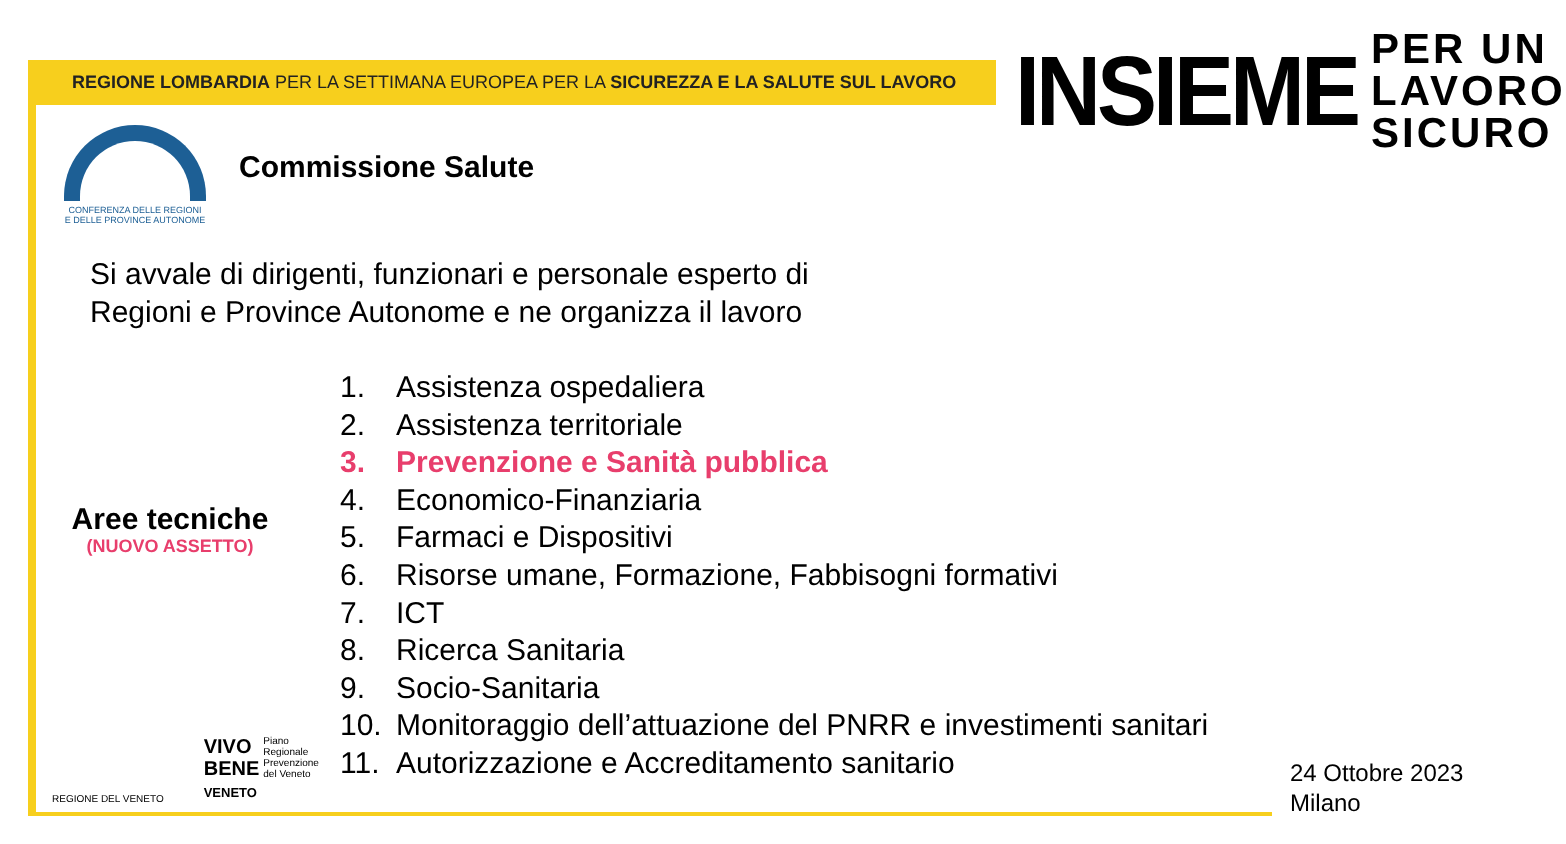REGIONE LOMBARDIA PER LA SETTIMANA EUROPEA PER LA SICUREZZA E LA SALUTE SUL LAVORO
INSIEME
PER UN
LAVORO
SICURO
CONFERENZA DELLE REGIONI
E DELLE PROVINCE AUTONOME
Commissione Salute
Si avvale di dirigenti, funzionari e personale esperto di
Regioni e Province Autonome e ne organizza il lavoro
Aree tecniche
(NUOVO ASSETTO)
1. Assistenza ospedaliera
2. Assistenza territoriale
3. Prevenzione e Sanità pubblica
4. Economico-Finanziaria
5. Farmaci e Dispositivi
6. Risorse umane, Formazione, Fabbisogni formativi
7. ICT
8. Ricerca Sanitaria
9. Socio-Sanitaria
10. Monitoraggio dell’attuazione del PNRR e investimenti sanitari
11. Autorizzazione e Accreditamento sanitario
REGIONE DEL VENETO
VIVO
BENE
VENETO
Piano
Regionale
Prevenzione
del Veneto
24 Ottobre 2023
Milano